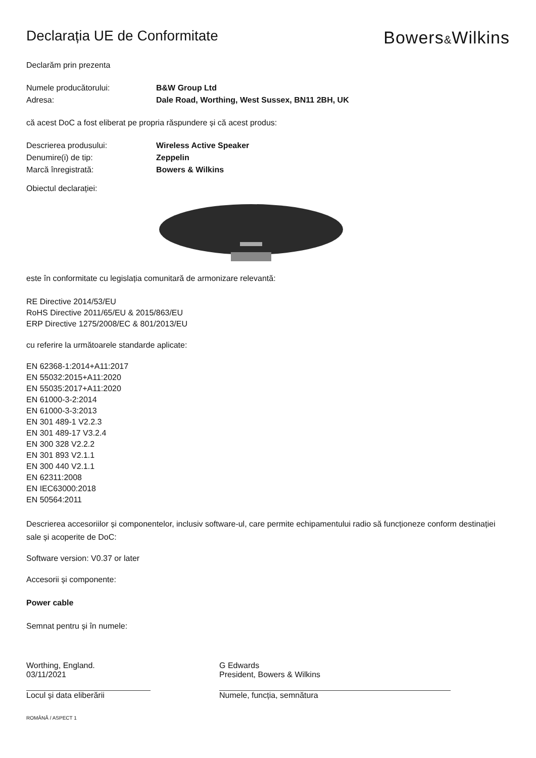Declarația UE de Conformitate
Bowers&Wilkins
Declarăm prin prezenta
Numele producătorului: B&W Group Ltd
Adresa: Dale Road, Worthing, West Sussex, BN11 2BH, UK
că acest DoC a fost eliberat pe propria răspundere și că acest produs:
Descrierea produsului: Wireless Active Speaker
Denumire(i) de tip: Zeppelin
Marcă înregistrată: Bowers & Wilkins
Obiectul declarației:
este în conformitate cu legislația comunitară de armonizare relevantă:
RE Directive 2014/53/EU
RoHS Directive 2011/65/EU & 2015/863/EU
ERP Directive 1275/2008/EC & 801/2013/EU
cu referire la următoarele standarde aplicate:
EN 62368-1:2014+A11:2017
EN 55032:2015+A11:2020
EN 55035:2017+A11:2020
EN 61000-3-2:2014
EN 61000-3-3:2013
EN 301 489-1 V2.2.3
EN 301 489-17 V3.2.4
EN 300 328 V2.2.2
EN 301 893 V2.1.1
EN 300 440 V2.1.1
EN 62311:2008
EN IEC63000:2018
EN 50564:2011
Descrierea accesoriilor și componentelor, inclusiv software-ul, care permite echipamentului radio să funcționeze conform destinației sale și acoperite de DoC:
Software version: V0.37 or later
Accesorii și componente:
Power cable
Semnat pentru și în numele:
Worthing, England.
03/11/2021
Locul și data eliberării
G Edwards
President, Bowers & Wilkins
Numele, funcția, semnătura
ROMÂNĂ / ASPECT 1